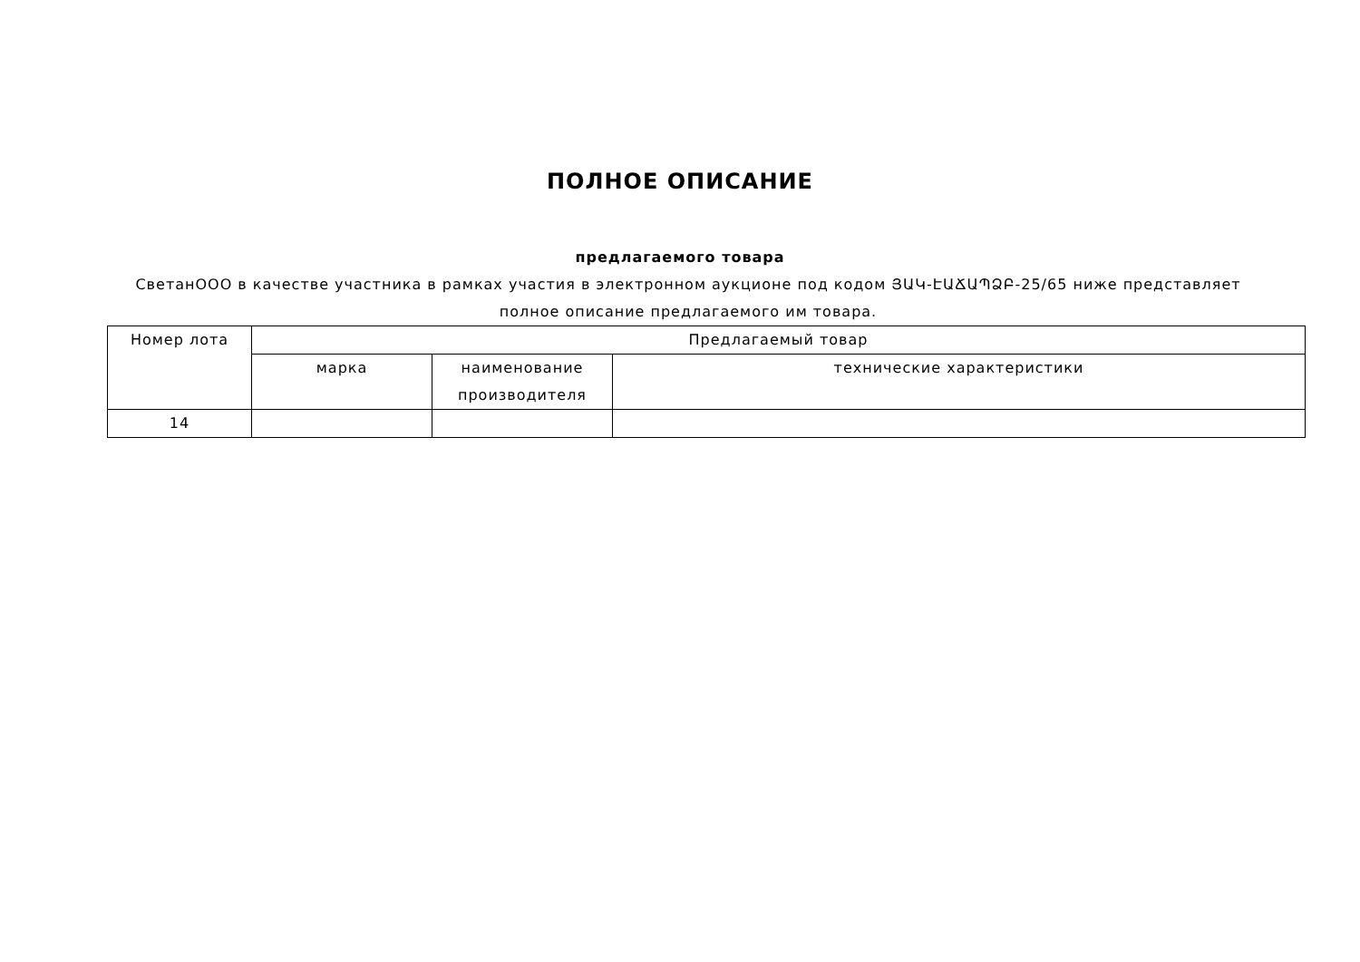ПОЛНОЕ ОПИСАНИЕ
предлагаемого товара
СветанООО в качестве участника в рамках участия в электронном аукционе под кодом ՅԱԿ-ԷԱՃԱՊՁԲ-25/65 ниже представляет полное описание предлагаемого им товара.
| Номер лота | Предлагаемый товар | | |
| --- | --- | --- | --- |
| | марка | наименование производителя | технические характеристики |
| 14 | | | |